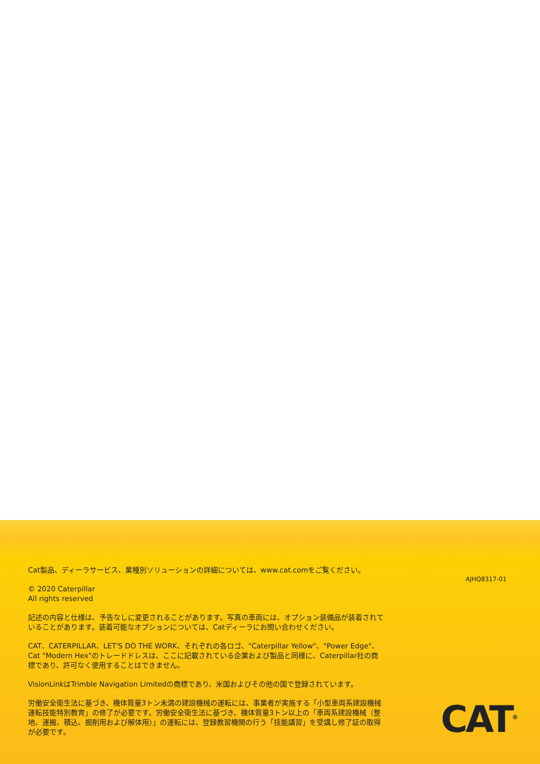Cat製品、ディーラサービス、業種別ソリューションの詳細については、www.cat.comをご覧ください。
© 2020 Caterpillar
All rights reserved
記述の内容と仕様は、予告なしに変更されることがあります。写真の車両には、オプション装備品が装着されていることがあります。装着可能なオプションについては、Catディーラにお問い合わせください。
CAT、CATERPILLAR、LET'S DO THE WORK、それぞれの各ロゴ、"Caterpillar Yellow"、"Power Edge"、Cat "Modern Hex"のトレードドレスは、ここに記載されている企業および製品と同様に、Caterpillar社の商標であり、許可なく使用することはできません。
VisionLinkはTrimble Navigation Limitedの商標であり、米国およびその他の国で登録されています。
労働安全衛生法に基づき、機体質量3トン未満の建設機械の運転には、事業者が実施する「小型車両系建設機械運転技能特別教育」の修了が必要です。労働安全衛生法に基づき、機体質量3トン以上の「車両系建設機械（整地、運搬、積込、掘削用および解体用）」の運転には、登録教習機関の行う「技能講習」を受講し修了証の取得が必要です。
AJHQ8317-01
CAT<sup>®</sup>